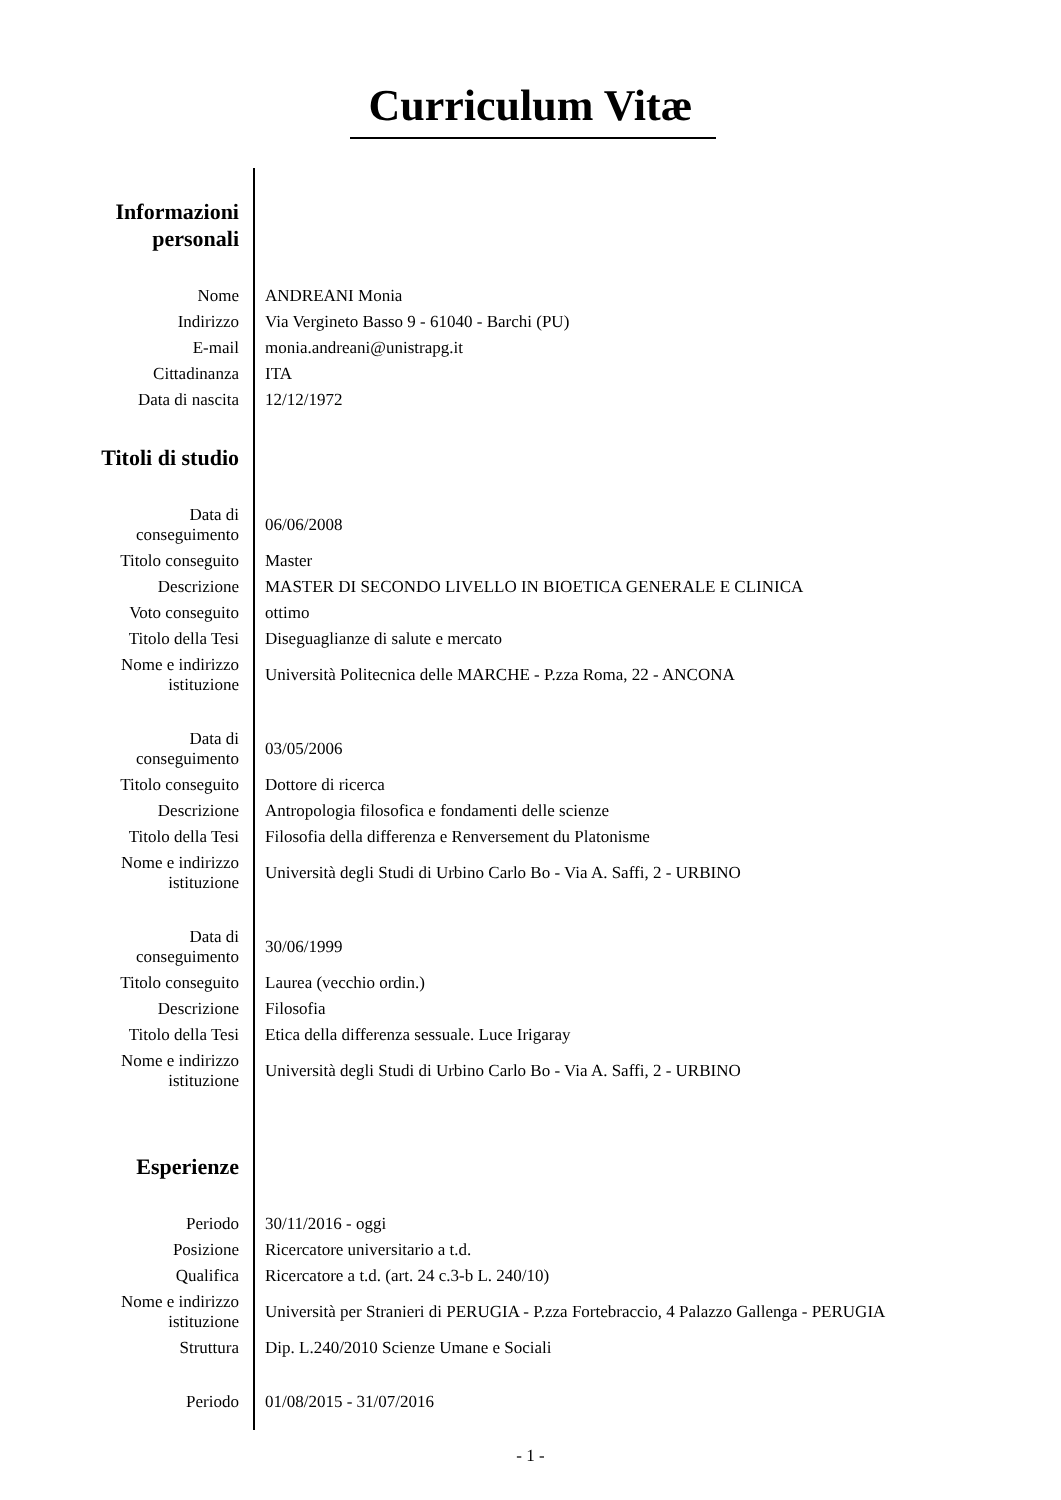Curriculum Vitæ
| Informazioni personali | |
| Nome | ANDREANI Monia |
| Indirizzo | Via Vergineto Basso 9 - 61040 - Barchi (PU) |
| E-mail | monia.andreani@unistrapg.it |
| Cittadinanza | ITA |
| Data di nascita | 12/12/1972 |
| Titoli di studio | |
| Data di conseguimento | 06/06/2008 |
| Titolo conseguito | Master |
| Descrizione | MASTER DI SECONDO LIVELLO IN BIOETICA GENERALE E CLINICA |
| Voto conseguito | ottimo |
| Titolo della Tesi | Diseguaglianze di salute e mercato |
| Nome e indirizzo istituzione | Università Politecnica delle MARCHE - P.zza Roma, 22 - ANCONA |
| Data di conseguimento | 03/05/2006 |
| Titolo conseguito | Dottore di ricerca |
| Descrizione | Antropologia filosofica e fondamenti delle scienze |
| Titolo della Tesi | Filosofia della differenza e Renversement du Platonisme |
| Nome e indirizzo istituzione | Università degli Studi di Urbino Carlo Bo - Via A. Saffi, 2 - URBINO |
| Data di conseguimento | 30/06/1999 |
| Titolo conseguito | Laurea (vecchio ordin.) |
| Descrizione | Filosofia |
| Titolo della Tesi | Etica della differenza sessuale. Luce Irigaray |
| Nome e indirizzo istituzione | Università degli Studi di Urbino Carlo Bo - Via A. Saffi, 2 - URBINO |
| Esperienze | |
| Periodo | 30/11/2016 - oggi |
| Posizione | Ricercatore universitario a t.d. |
| Qualifica | Ricercatore a t.d. (art. 24 c.3-b L. 240/10) |
| Nome e indirizzo istituzione | Università per Stranieri di PERUGIA - P.zza Fortebraccio, 4 Palazzo Gallenga - PERUGIA |
| Struttura | Dip. L.240/2010 Scienze Umane e Sociali |
| Periodo | 01/08/2015 - 31/07/2016 |
- 1 -